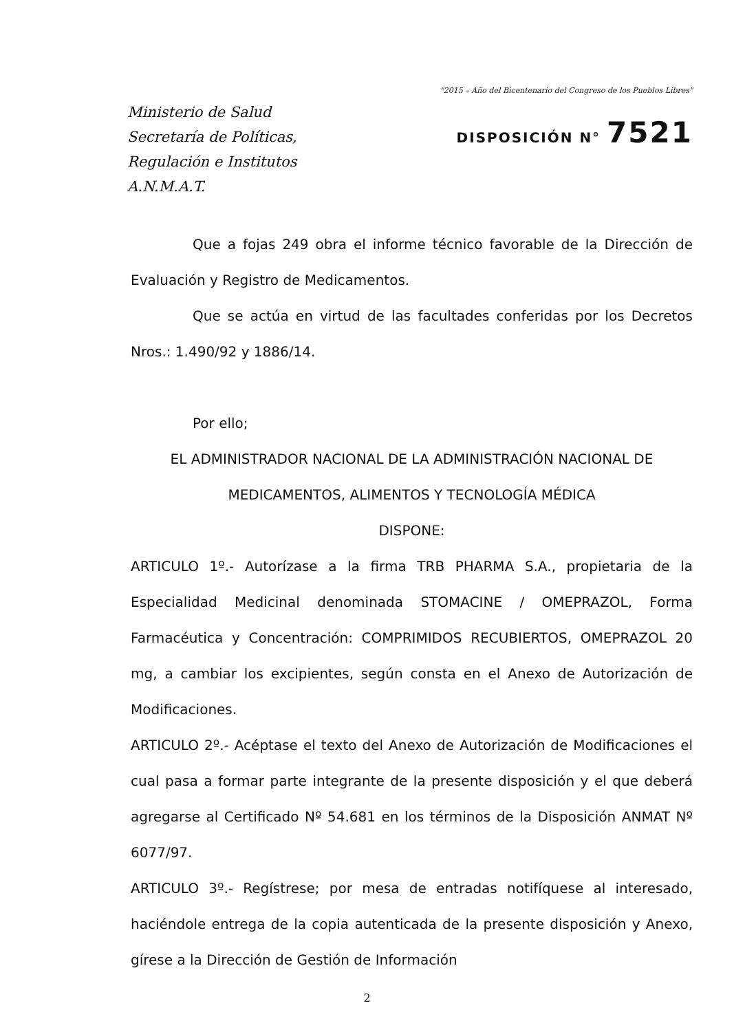Ministerio de Salud
Secretaría de Políticas,
Regulación e Institutos
A.N.M.A.T.
"2015 – Año del Bicentenario del Congreso de los Pueblos Libres"
DISPOSICIÓN N° 7521
Que a fojas 249 obra el informe técnico favorable de la Dirección de Evaluación y Registro de Medicamentos.
Que se actúa en virtud de las facultades conferidas por los Decretos Nros.: 1.490/92 y 1886/14.
Por ello;
EL ADMINISTRADOR NACIONAL DE LA ADMINISTRACIÓN NACIONAL DE MEDICAMENTOS, ALIMENTOS Y TECNOLOGÍA MÉDICA
DISPONE:
ARTICULO 1º.- Autorízase a la firma TRB PHARMA S.A., propietaria de la Especialidad Medicinal denominada STOMACINE / OMEPRAZOL, Forma Farmacéutica y Concentración: COMPRIMIDOS RECUBIERTOS, OMEPRAZOL 20 mg, a cambiar los excipientes, según consta en el Anexo de Autorización de Modificaciones.
ARTICULO 2º.- Acéptase el texto del Anexo de Autorización de Modificaciones el cual pasa a formar parte integrante de la presente disposición y el que deberá agregarse al Certificado Nº 54.681 en los términos de la Disposición ANMAT Nº 6077/97.
ARTICULO 3º.- Regístrese; por mesa de entradas notifíquese al interesado, haciéndole entrega de la copia autenticada de la presente disposición y Anexo, gírese a la Dirección de Gestión de Información
2